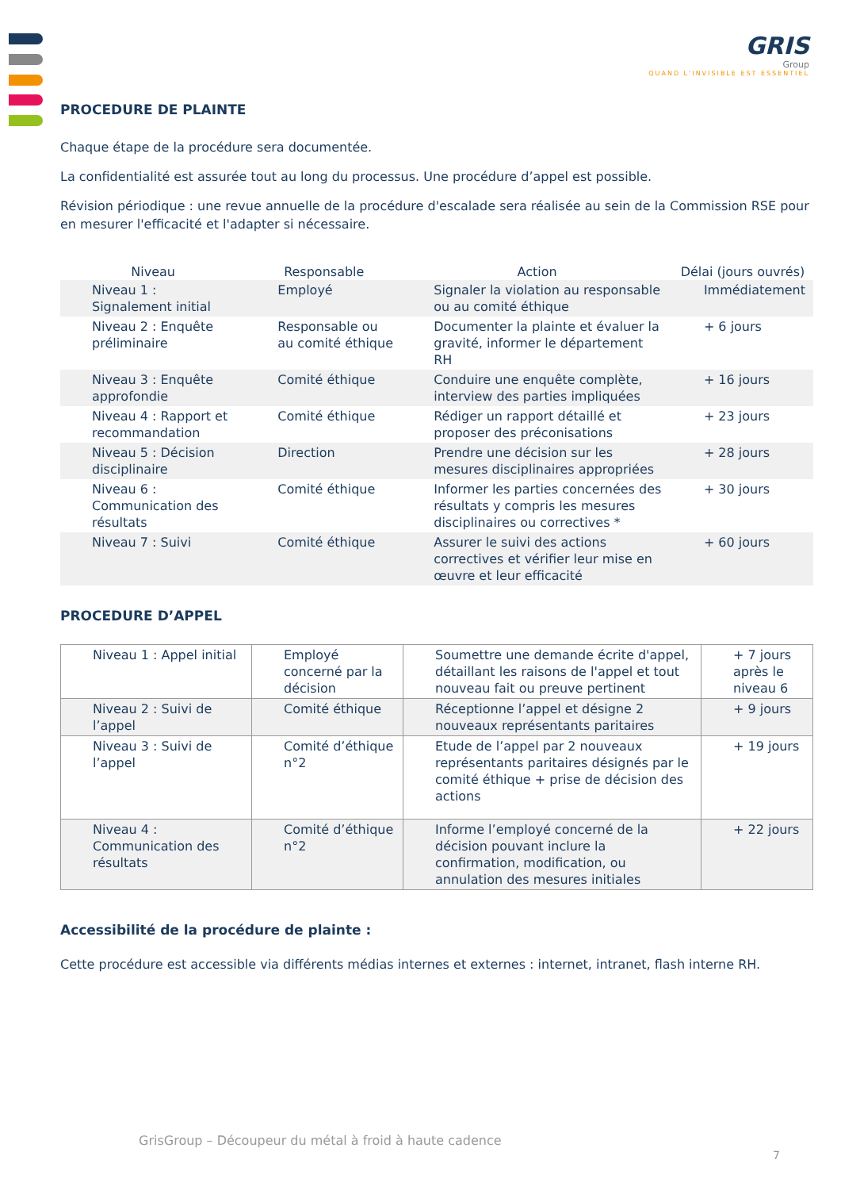GRIS
Group
QUAND L'INVISIBLE EST ESSENTIEL
PROCEDURE DE PLAINTE
Chaque étape de la procédure sera documentée.
La confidentialité est assurée tout au long du processus. Une procédure d’appel est possible.
Révision périodique : une revue annuelle de la procédure d'escalade sera réalisée au sein de la Commission RSE pour en mesurer l'efficacité et l'adapter si nécessaire.
| Niveau | Responsable | Action | Délai (jours ouvrés) |
| --- | --- | --- | --- |
| Niveau 1 : Signalement initial | Employé | Signaler la violation au responsable ou au comité éthique | Immédiatement |
| Niveau 2 : Enquête préliminaire | Responsable ou au comité éthique | Documenter la plainte et évaluer la gravité, informer le département RH | + 6 jours |
| Niveau 3 : Enquête approfondie | Comité éthique | Conduire une enquête complète, interview des parties impliquées | + 16 jours |
| Niveau 4 : Rapport et recommandation | Comité éthique | Rédiger un rapport détaillé et proposer des préconisations | + 23 jours |
| Niveau 5 : Décision disciplinaire | Direction | Prendre une décision sur les mesures disciplinaires appropriées | + 28 jours |
| Niveau 6 : Communication des résultats | Comité éthique | Informer les parties concernées des résultats y compris les mesures disciplinaires ou correctives * | + 30 jours |
| Niveau 7 : Suivi | Comité éthique | Assurer le suivi des actions correctives et vérifier leur mise en œuvre et leur efficacité | + 60 jours |
PROCEDURE D’APPEL
| Niveau 1 : Appel initial | Employé concerné par la décision | Soumettre une demande écrite d'appel, détaillant les raisons de l'appel et tout nouveau fait ou preuve pertinent | + 7 jours après le niveau 6 |
| Niveau 2 : Suivi de l’appel | Comité éthique | Réceptionne l’appel et désigne 2 nouveaux représentants paritaires | + 9 jours |
| Niveau 3 : Suivi de l’appel | Comité d’éthique n°2 | Etude de l’appel par 2 nouveaux représentants paritaires désignés par le comité éthique + prise de décision des actions | + 19 jours |
| Niveau 4 : Communication des résultats | Comité d’éthique n°2 | Informe l’employé concerné de la décision pouvant inclure la confirmation, modification, ou annulation des mesures initiales | + 22 jours |
Accessibilité de la procédure de plainte :
Cette procédure est accessible via différents médias internes et externes : internet, intranet, flash interne RH.
GrisGroup – Découpeur du métal à froid à haute cadence
7